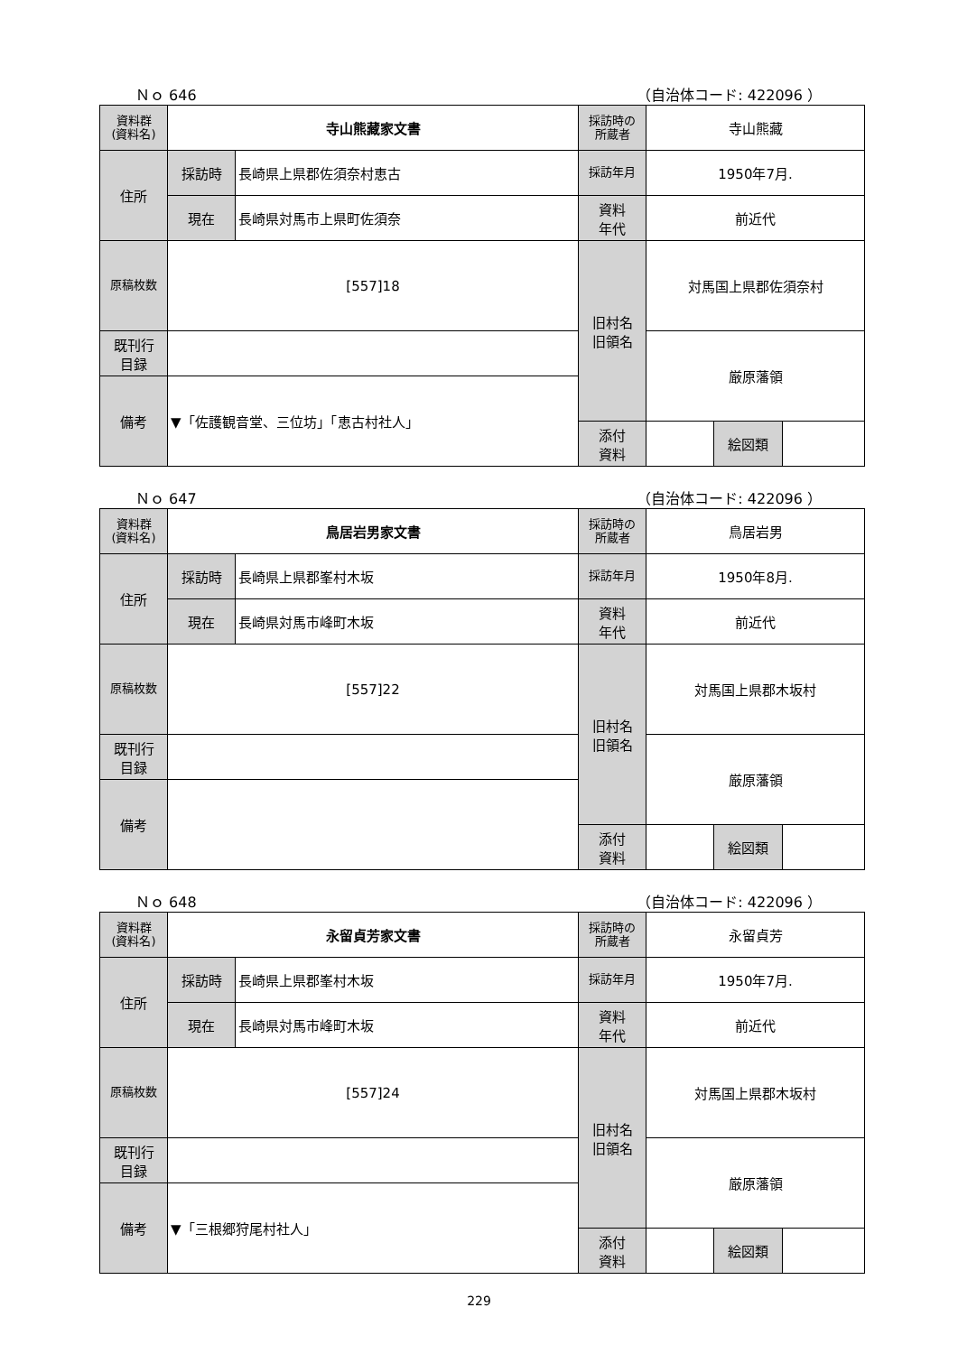Ｎｏ 646 （自治体コード: 422096 ）
| 資料群 (資料名) | 寺山熊藏家文書 | | 採訪時の 所蔵者 | 寺山熊藏 | | |
| 住所 | 採訪時 | 長崎県上県郡佐須奈村恵古 | 採訪年月 | 1950年7月. | | |
| | 現在 | 長崎県対馬市上県町佐須奈 | 資料 年代 | 前近代 | | |
| 原稿枚数 | [557]18 | | 旧村名 旧領名 | 対馬国上県郡佐須奈村 | | |
| 既刊行 目録 | | | | 厳原藩領 | | |
| 備考 | ▼「佐護観音堂、三位坊」「恵古村社人」 | | | | | |
| | | | 添付 資料 | | 絵図類 | |
Ｎｏ 647 （自治体コード: 422096 ）
| 資料群 (資料名) | 鳥居岩男家文書 | | 採訪時の 所蔵者 | 鳥居岩男 | | |
| 住所 | 採訪時 | 長崎県上県郡峯村木坂 | 採訪年月 | 1950年8月. | | |
| | 現在 | 長崎県対馬市峰町木坂 | 資料 年代 | 前近代 | | |
| 原稿枚数 | [557]22 | | 旧村名 旧領名 | 対馬国上県郡木坂村 | | |
| 既刊行 目録 | | | | 厳原藩領 | | |
| 備考 | | | | | | |
| | | | 添付 資料 | | 絵図類 | |
Ｎｏ 648 （自治体コード: 422096 ）
| 資料群 (資料名) | 永留貞芳家文書 | | 採訪時の 所蔵者 | 永留貞芳 | | |
| 住所 | 採訪時 | 長崎県上県郡峯村木坂 | 採訪年月 | 1950年7月. | | |
| | 現在 | 長崎県対馬市峰町木坂 | 資料 年代 | 前近代 | | |
| 原稿枚数 | [557]24 | | 旧村名 旧領名 | 対馬国上県郡木坂村 | | |
| 既刊行 目録 | | | | 厳原藩領 | | |
| 備考 | ▼「三根郷狩尾村社人」 | | | | | |
| | | | 添付 資料 | | 絵図類 | |
229